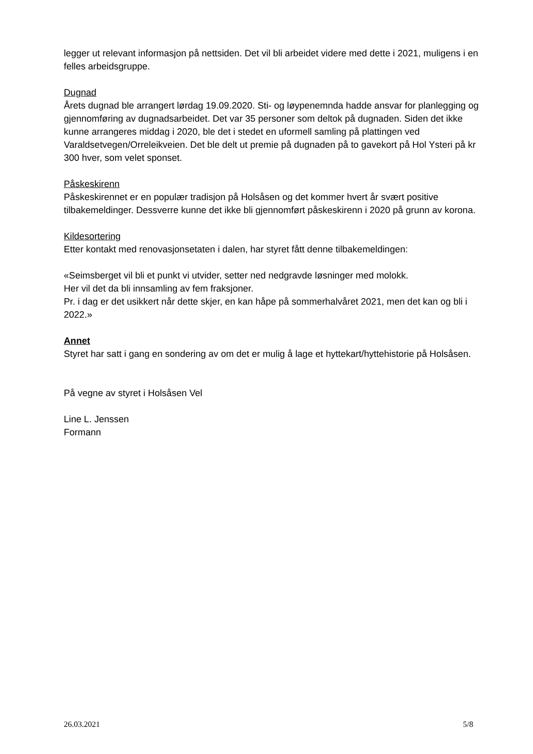legger ut relevant informasjon på nettsiden. Det vil bli arbeidet videre med dette i 2021, muligens i en felles arbeidsgruppe.
Dugnad
Årets dugnad ble arrangert lørdag 19.09.2020. Sti- og løypenemnda hadde ansvar for planlegging og gjennomføring av dugnadsarbeidet. Det var 35 personer som deltok på dugnaden. Siden det ikke kunne arrangeres middag i 2020, ble det i stedet en uformell samling på plattingen ved Varaldsetvegen/Orreleikveien. Det ble delt ut premie på dugnaden på to gavekort på Hol Ysteri på kr 300 hver, som velet sponset.
Påskeskirenn
Påskeskirennet er en populær tradisjon på Holsåsen og det kommer hvert år svært positive tilbakemeldinger. Dessverre kunne det ikke bli gjennomført påskeskirenn i 2020 på grunn av korona.
Kildesortering
Etter kontakt med renovasjonsetaten i dalen, har styret fått denne tilbakemeldingen:
«Seimsberget vil bli et punkt vi utvider, setter ned nedgravde løsninger med molokk.
Her vil det da bli innsamling av fem fraksjoner.
Pr. i dag er det usikkert når dette skjer, en kan håpe på sommerhalvåret 2021, men det kan og bli i 2022.»
Annet
Styret har satt i gang en sondering av om det er mulig å lage et hyttekart/hyttehistorie på Holsåsen.
På vegne av styret i Holsåsen Vel
Line L. Jenssen
Formann
26.03.2021 5/8